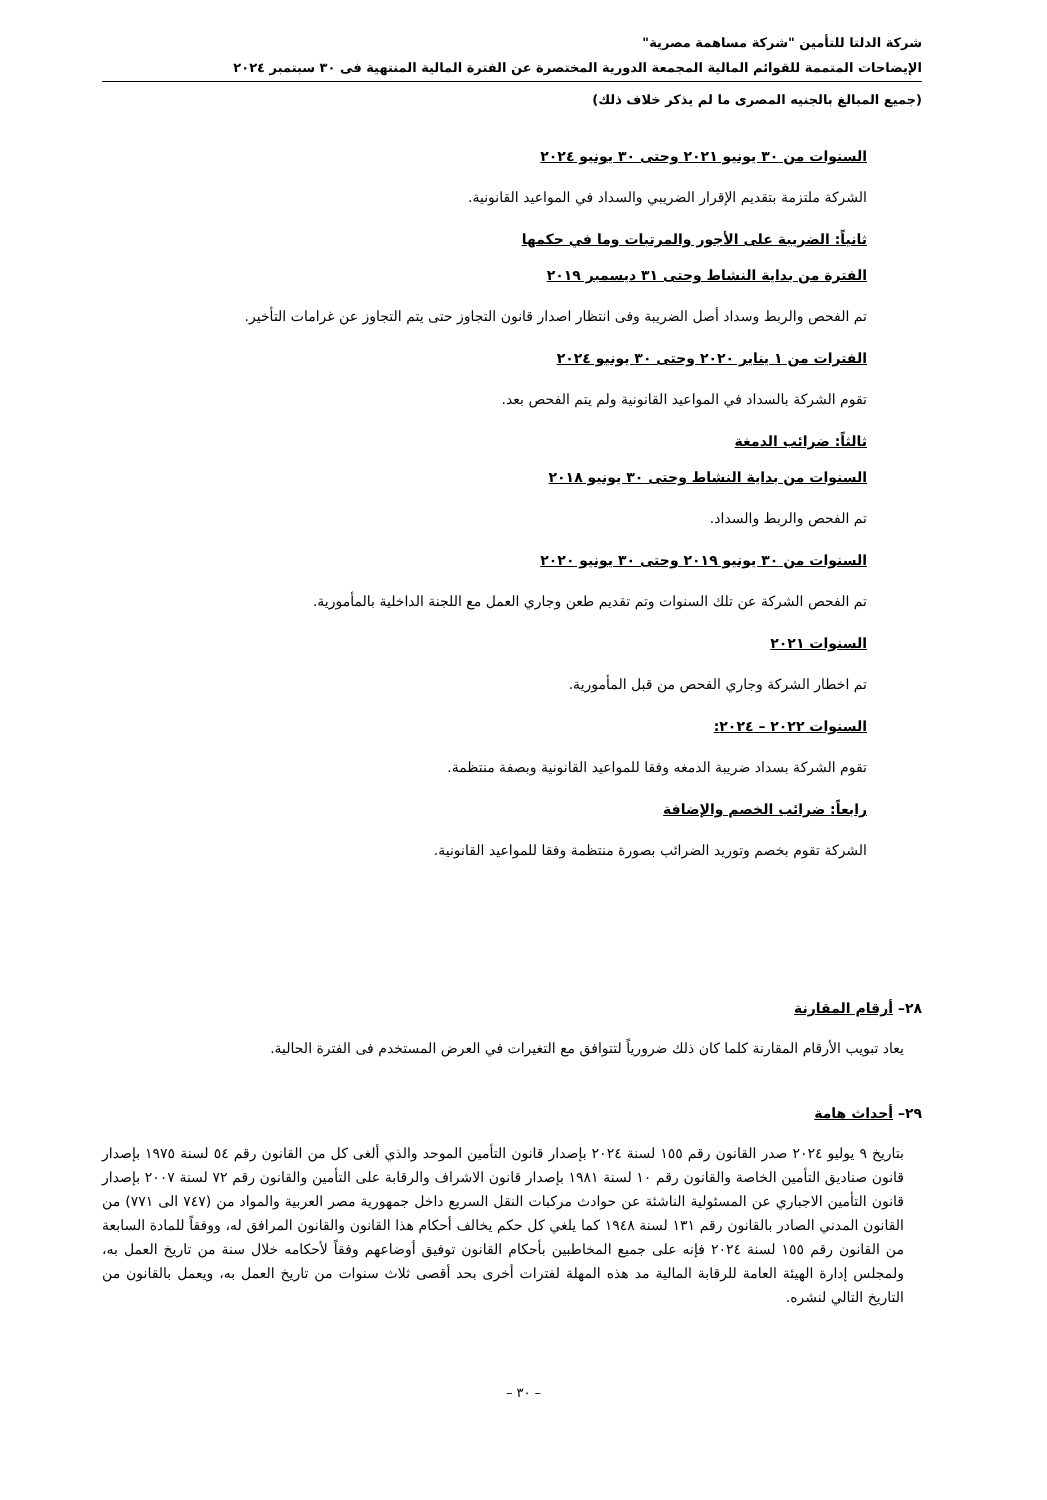شركة الدلتا للتأمين "شركة مساهمة مصرية"
الإيضاحات المتممة للقوائم المالية المجمعة الدورية المختصرة عن الفترة المالية المنتهية فى ٣٠ سبتمبر ٢٠٢٤
(جميع المبالغ بالجنيه المصرى ما لم يذكر خلاف ذلك)
السنوات من ٣٠ يونيو ٢٠٢١ وحتى ٣٠ يونيو ٢٠٢٤
الشركة ملتزمة بتقديم الإقرار الضريبي والسداد في المواعيد القانونية.
ثانياً: الضريبة على الأجور والمرتبات وما في حكمها
الفترة من بداية النشاط وحتى ٣١ ديسمبر ٢٠١٩
تم الفحص والربط وسداد أصل الضريبة وفى انتظار اصدار قانون التجاوز حتى يتم التجاوز عن غرامات التأخير.
الفترات من ١ يناير ٢٠٢٠ وحتى ٣٠ يونيو ٢٠٢٤
تقوم الشركة بالسداد في المواعيد القانونية ولم يتم الفحص بعد.
ثالثاً: ضرائب الدمغة
السنوات من بداية النشاط وحتى ٣٠ يونيو ٢٠١٨
تم الفحص والربط والسداد.
السنوات من ٣٠ يونيو ٢٠١٩ وحتى ٣٠ يونيو ٢٠٢٠
تم الفحص الشركة عن تلك السنوات وتم تقديم طعن وجاري العمل مع اللجنة الداخلية بالمأمورية.
السنوات ٢٠٢١
تم اخطار الشركة وجاري الفحص من قبل المأمورية.
السنوات ٢٠٢٢ – ٢٠٢٤:
تقوم الشركة بسداد ضريبة الدمغه وفقا للمواعيد القانونية وبصفة منتظمة.
رابعاً: ضرائب الخصم والإضافة
الشركة تقوم بخصم وتوريد الضرائب بصورة منتظمة وفقا للمواعيد القانونية.
٢٨– أرقام المقارنة
يعاد تبويب الأرقام المقارنة كلما كان ذلك ضرورياً لتتوافق مع التغيرات في العرض المستخدم فى الفترة الحالية.
٢٩– أحداث هامة
بتاريخ ٩ يوليو ٢٠٢٤ صدر القانون رقم ١٥٥ لسنة ٢٠٢٤ بإصدار قانون التأمين الموحد والذي ألغى كل من القانون رقم ٥٤ لسنة ١٩٧٥ بإصدار قانون صناديق التأمين الخاصة والقانون رقم ١٠ لسنة ١٩٨١ بإصدار قانون الاشراف والرقابة على التأمين والقانون رقم ٧٢ لسنة ٢٠٠٧ بإصدار قانون التأمين الاجباري عن المسئولية الناشئة عن حوادث مركبات النقل السريع داخل جمهورية مصر العربية والمواد من (٧٤٧ الى ٧٧١) من القانون المدني الصادر بالقانون رقم ١٣١ لسنة ١٩٤٨ كما يلغي كل حكم يخالف أحكام هذا القانون والقانون المرافق له، ووفقاً للمادة السابعة من القانون رقم ١٥٥ لسنة ٢٠٢٤ فإنه على جميع المخاطبين بأحكام القانون توفيق أوضاعهم وفقاً لأحكامه خلال سنة من تاريخ العمل به، ولمجلس إدارة الهيئة العامة للرقابة المالية مد هذه المهلة لفترات أخرى بحد أقصى ثلاث سنوات من تاريخ العمل به، ويعمل بالقانون من التاريخ التالي لنشره.
– ٣٠ –